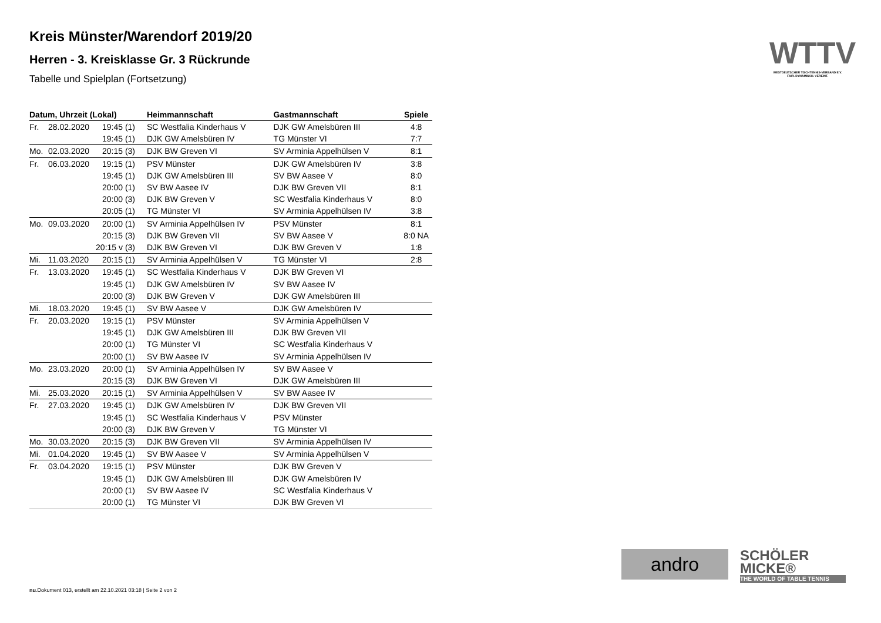Kreis Münster/Warendorf 2019/20
Herren - 3. Kreisklasse Gr. 3 Rückrunde
Tabelle und Spielplan (Fortsetzung)
| Datum, Uhrzeit (Lokal) | | | Heimmannschaft | Gastmannschaft | Spiele |
| --- | --- | --- | --- | --- | --- |
| Fr. | 28.02.2020 | 19:45 (1) | SC Westfalia Kinderhaus V | DJK GW Amelsbüren III | 4:8 |
| | | 19:45 (1) | DJK GW Amelsbüren IV | TG Münster VI | 7:7 |
| Mo. | 02.03.2020 | 20:15 (3) | DJK BW Greven VI | SV Arminia Appelhülsen V | 8:1 |
| Fr. | 06.03.2020 | 19:15 (1) | PSV Münster | DJK GW Amelsbüren IV | 3:8 |
| | | 19:45 (1) | DJK GW Amelsbüren III | SV BW Aasee V | 8:0 |
| | | 20:00 (1) | SV BW Aasee IV | DJK BW Greven VII | 8:1 |
| | | 20:00 (3) | DJK BW Greven V | SC Westfalia Kinderhaus V | 8:0 |
| | | 20:05 (1) | TG Münster VI | SV Arminia Appelhülsen IV | 3:8 |
| Mo. | 09.03.2020 | 20:00 (1) | SV Arminia Appelhülsen IV | PSV Münster | 8:1 |
| | | 20:15 (3) | DJK BW Greven VII | SV BW Aasee V | 8:0 NA |
| | | 20:15 v (3) | DJK BW Greven VI | DJK BW Greven V | 1:8 |
| Mi. | 11.03.2020 | 20:15 (1) | SV Arminia Appelhülsen V | TG Münster VI | 2:8 |
| Fr. | 13.03.2020 | 19:45 (1) | SC Westfalia Kinderhaus V | DJK BW Greven VI | |
| | | 19:45 (1) | DJK GW Amelsbüren IV | SV BW Aasee IV | |
| | | 20:00 (3) | DJK BW Greven V | DJK GW Amelsbüren III | |
| Mi. | 18.03.2020 | 19:45 (1) | SV BW Aasee V | DJK GW Amelsbüren IV | |
| Fr. | 20.03.2020 | 19:15 (1) | PSV Münster | SV Arminia Appelhülsen V | |
| | | 19:45 (1) | DJK GW Amelsbüren III | DJK BW Greven VII | |
| | | 20:00 (1) | TG Münster VI | SC Westfalia Kinderhaus V | |
| | | 20:00 (1) | SV BW Aasee IV | SV Arminia Appelhülsen IV | |
| Mo. | 23.03.2020 | 20:00 (1) | SV Arminia Appelhülsen IV | SV BW Aasee V | |
| | | 20:15 (3) | DJK BW Greven VI | DJK GW Amelsbüren III | |
| Mi. | 25.03.2020 | 20:15 (1) | SV Arminia Appelhülsen V | SV BW Aasee IV | |
| Fr. | 27.03.2020 | 19:45 (1) | DJK GW Amelsbüren IV | DJK BW Greven VII | |
| | | 19:45 (1) | SC Westfalia Kinderhaus V | PSV Münster | |
| | | 20:00 (3) | DJK BW Greven V | TG Münster VI | |
| Mo. | 30.03.2020 | 20:15 (3) | DJK BW Greven VII | SV Arminia Appelhülsen IV | |
| Mi. | 01.04.2020 | 19:45 (1) | SV BW Aasee V | SV Arminia Appelhülsen V | |
| Fr. | 03.04.2020 | 19:15 (1) | PSV Münster | DJK BW Greven V | |
| | | 19:45 (1) | DJK GW Amelsbüren III | DJK GW Amelsbüren IV | |
| | | 20:00 (1) | SV BW Aasee IV | SC Westfalia Kinderhaus V | |
| | | 20:00 (1) | TG Münster VI | DJK BW Greven VI | |
WTTV
WESTDEUTSCHER TISCHTENNIS-VERBAND E.V.
FAIR. DYNAMISCH. VEREINT.
andro
SCHÖLER
MICKE®
THE WORLD OF TABLE TENNIS
nu.Dokument 013, erstellt am 22.10.2021 03:18 | Seite 2 von 2